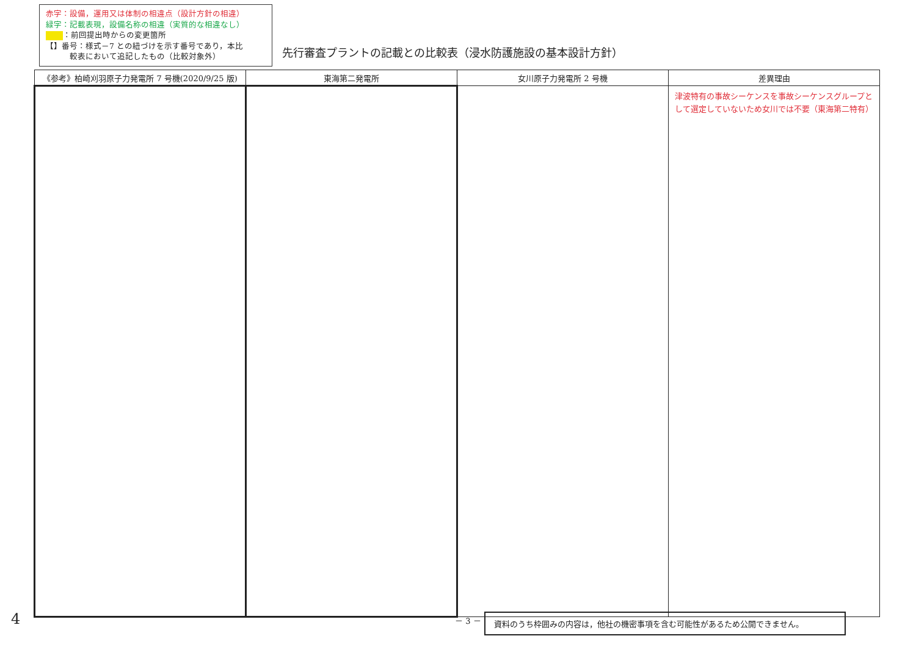赤字：設備，運用又は体制の相違点（設計方針の相違）
緑字：記載表現，設備名称の相違（実質的な相違なし）
：前回提出時からの変更箇所
【】番号：様式－7 との紐づけを示す番号であり，本比
　　　較表において追記したもの（比較対象外）
先行審査プラントの記載との比較表（浸水防護施設の基本設計方針）
| 《参考》柏崎刈羽原子力発電所 7 号機(2020/9/25 版) | 東海第二発電所 | 女川原子力発電所 2 号機 | 差異理由 |
| --- | --- | --- | --- |
| | | | 津波特有の事故シーケンスを事故シーケンスグループとして選定していないため女川では不要（東海第二特有） |
4 － 3 － 資料のうち枠囲みの内容は，他社の機密事項を含む可能性があるため公開できません。